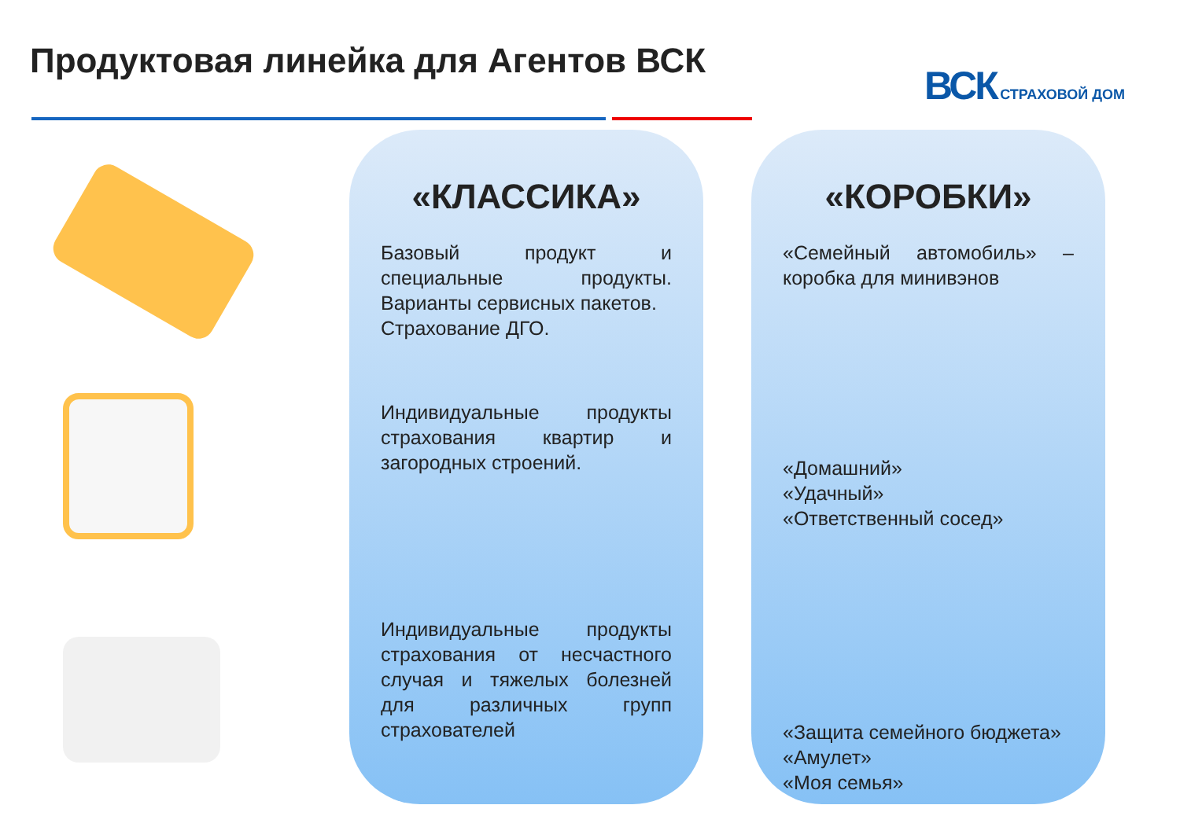Продуктовая линейка для Агентов ВСК
ВСК СТРАХОВОЙ ДОМ
«КЛАССИКА»
Базовый продукт и специальные продукты. Варианты сервисных пакетов.
Страхование ДГО.
Индивидуальные продукты страхования квартир и загородных строений.
Индивидуальные продукты страхования от несчастного случая и тяжелых болезней для различных групп страхователей
«КОРОБКИ»
«Семейный автомобиль» – коробка для минивэнов
«Домашний»
«Удачный»
«Ответственный сосед»
«Защита семейного бюджета»
«Амулет»
«Моя семья»